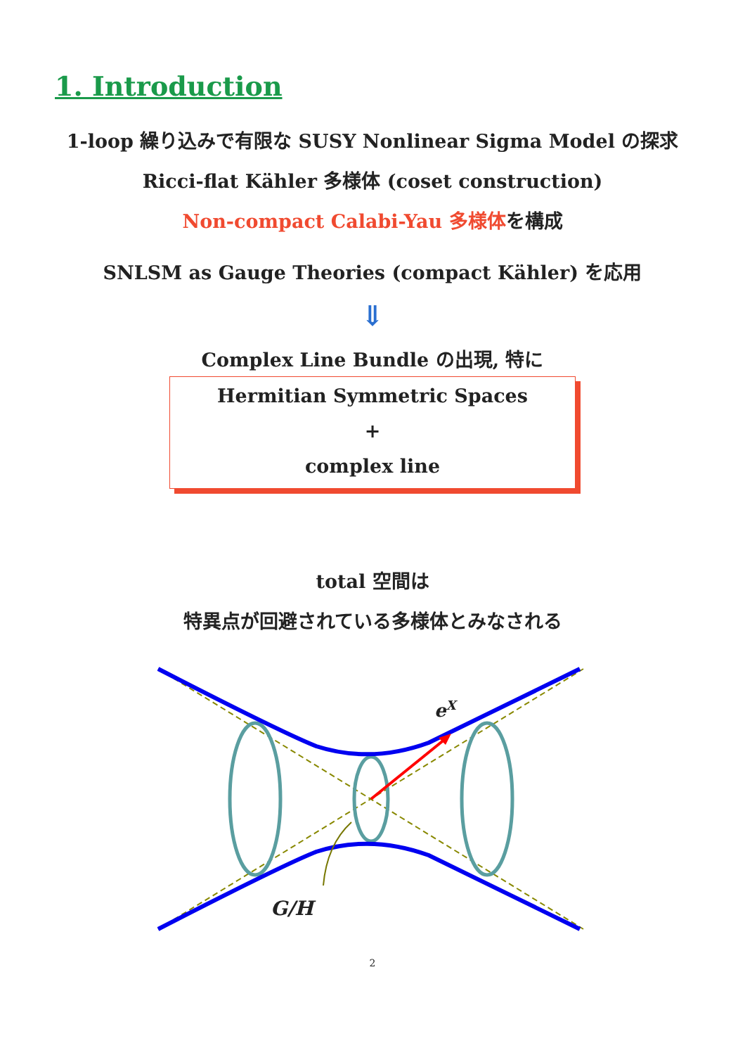1. Introduction
1-loop 繰り込みで有限な SUSY Nonlinear Sigma Model の探求
Ricci-flat Kähler 多様体 (coset construction)
Non-compact Calabi-Yau 多様体を構成
SNLSM as Gauge Theories (compact Kähler) を応用
⇓
Complex Line Bundle の出現, 特に
Hermitian Symmetric Spaces
+
complex line
total 空間は
特異点が回避されている多様体とみなされる
eX
G/H
2